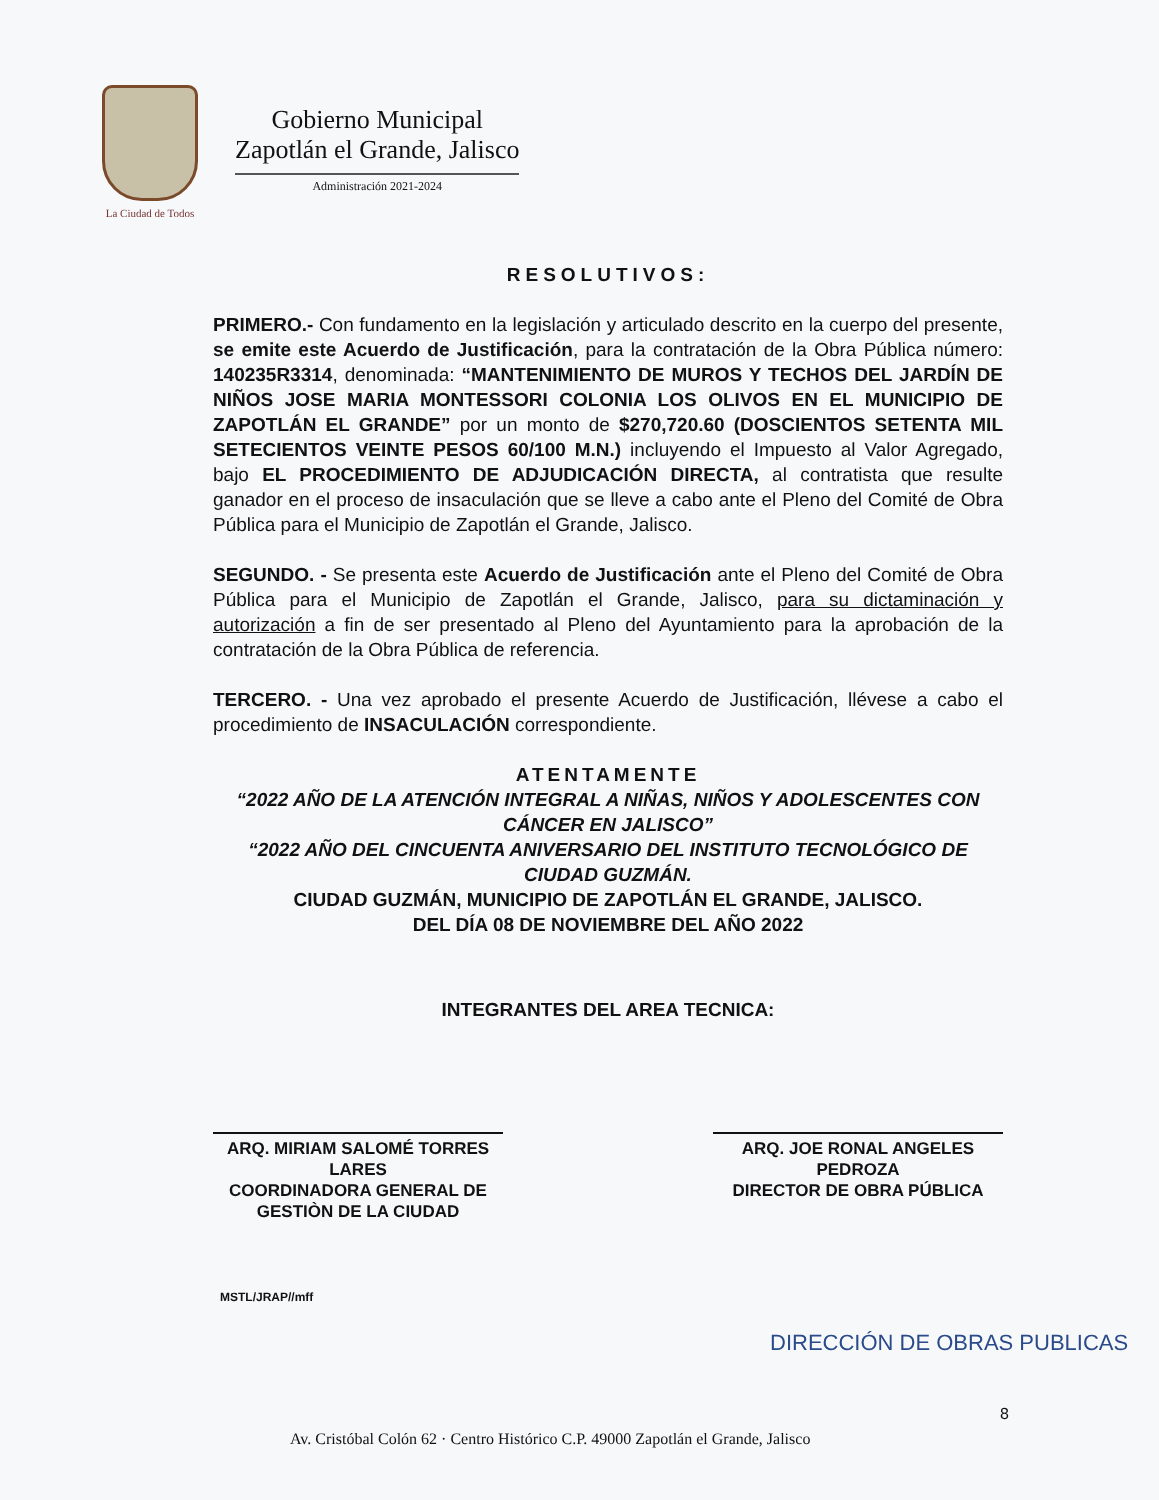La Ciudad de Todos
Gobierno Municipal
Zapotlán el Grande, Jalisco
Administración 2021-2024
RESOLUTIVOS:
PRIMERO.- Con fundamento en la legislación y articulado descrito en la cuerpo del presente, se emite este Acuerdo de Justificación, para la contratación de la Obra Pública número: 140235R3314, denominada: “MANTENIMIENTO DE MUROS Y TECHOS DEL JARDÍN DE NIÑOS JOSE MARIA MONTESSORI COLONIA LOS OLIVOS EN EL MUNICIPIO DE ZAPOTLÁN EL GRANDE” por un monto de $270,720.60 (DOSCIENTOS SETENTA MIL SETECIENTOS VEINTE PESOS 60/100 M.N.) incluyendo el Impuesto al Valor Agregado, bajo EL PROCEDIMIENTO DE ADJUDICACIÓN DIRECTA, al contratista que resulte ganador en el proceso de insaculación que se lleve a cabo ante el Pleno del Comité de Obra Pública para el Municipio de Zapotlán el Grande, Jalisco.
SEGUNDO. - Se presenta este Acuerdo de Justificación ante el Pleno del Comité de Obra Pública para el Municipio de Zapotlán el Grande, Jalisco, para su dictaminación y autorización a fin de ser presentado al Pleno del Ayuntamiento para la aprobación de la contratación de la Obra Pública de referencia.
TERCERO. - Una vez aprobado el presente Acuerdo de Justificación, llévese a cabo el procedimiento de INSACULACIÓN correspondiente.
ATENTAMENTE
“2022 AÑO DE LA ATENCIÓN INTEGRAL A NIÑAS, NIÑOS Y ADOLESCENTES CON CÁNCER EN JALISCO”
“2022 AÑO DEL CINCUENTA ANIVERSARIO DEL INSTITUTO TECNOLÓGICO DE CIUDAD GUZMÁN.
CIUDAD GUZMÁN, MUNICIPIO DE ZAPOTLÁN EL GRANDE, JALISCO.
DEL DÍA 08 DE NOVIEMBRE DEL AÑO 2022
INTEGRANTES DEL AREA TECNICA:
ARQ. MIRIAM SALOMÉ TORRES LARES
COORDINADORA GENERAL DE GESTIÒN DE LA CIUDAD
ARQ. JOE RONAL ANGELES PEDROZA
DIRECTOR DE OBRA PÚBLICA
MSTL/JRAP//mff
DIRECCIÓN DE OBRAS PUBLICAS
8
Av. Cristóbal Colón 62 · Centro Histórico C.P. 49000 Zapotlán el Grande, Jalisco